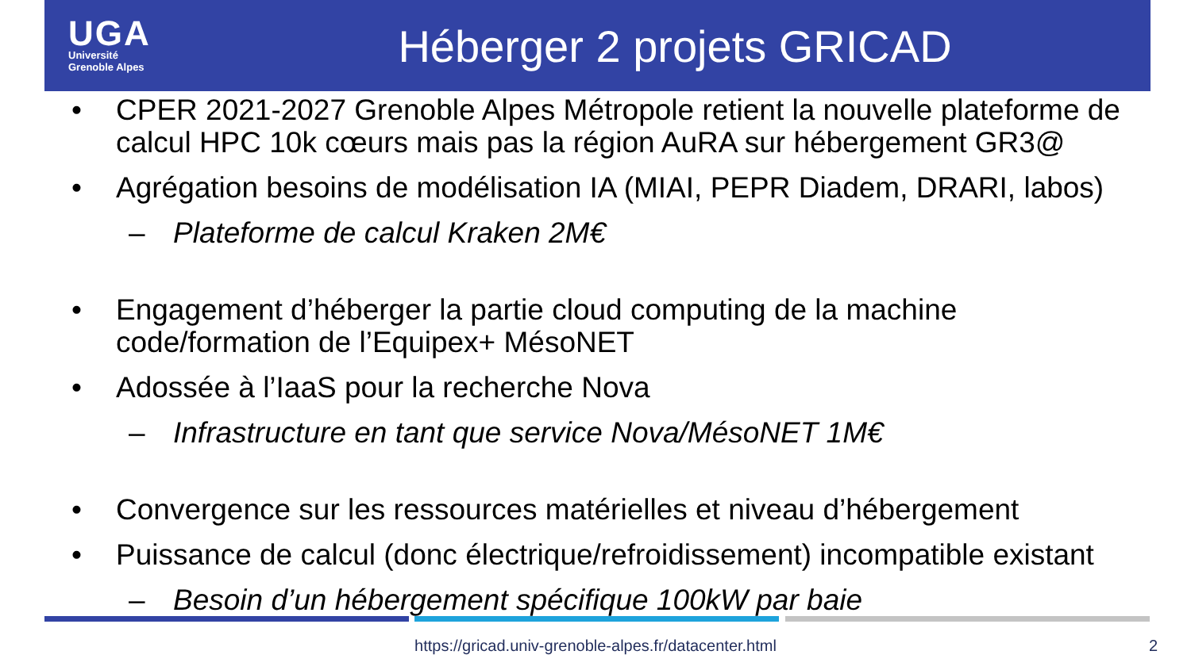UGA
Université
Grenoble Alpes
Héberger 2 projets GRICAD
• CPER 2021-2027 Grenoble Alpes Métropole retient la nouvelle plateforme de calcul HPC 10k cœurs mais pas la région AuRA sur hébergement GR3@
• Agrégation besoins de modélisation IA (MIAI, PEPR Diadem, DRARI, labos)
– Plateforme de calcul Kraken 2M€
• Engagement d’héberger la partie cloud computing de la machine code/formation de l’Equipex+ MésoNET
• Adossée à l’IaaS pour la recherche Nova
– Infrastructure en tant que service Nova/MésoNET 1M€
• Convergence sur les ressources matérielles et niveau d’hébergement
• Puissance de calcul (donc électrique/refroidissement) incompatible existant
– Besoin d’un hébergement spécifique 100kW par baie
https://gricad.univ-grenoble-alpes.fr/datacenter.html 2